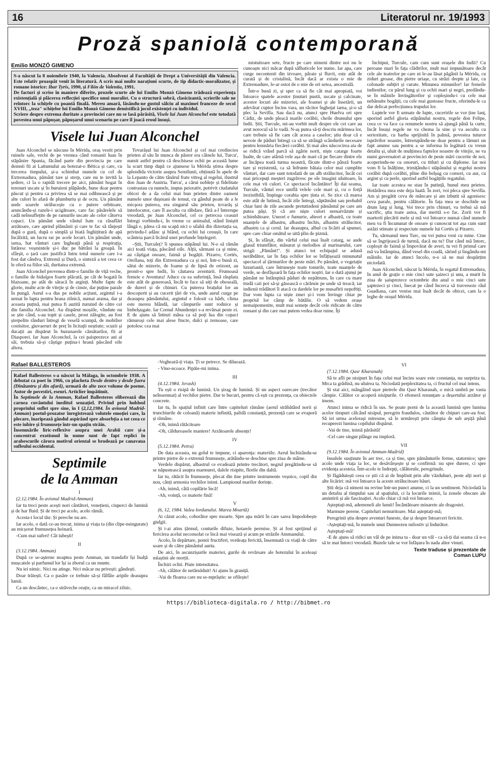16 Literatorul nr. 19/1993
Proză spaniolă contemporană
Emilio MONZÓ GIMENO
S-a născut la 8 noiembrie 1940, la Valencia. Absolvent al Facultății de Drept a Universității din Valencia. Este relativ proaspăt venit în literatură. A scris mai multe narațiuni scurte, de tip didactic-moralizator, și romane istorice: Ibar Tyris, 1990, și Filón de Valentia, 1991.
De facturi și scrise în maniere diferite, prozele scurte ale lui Emilio Monzò Gimeno trădează experiența existențială și plăcerea reflecției specifice unui moralist. Cu o structură sobră, clasicizantă, scrierile sale ne reîntorc la schițele cu poantă finală. Mereu amară, lăsându-ne gustul sălciu al maximei franceze de secol XVIII, „teza" schițelor lui Emilio Monzò Gimeno demistifică jocul existenței cu individul.
Scriere despre extrema duritate a provinciei care nu se lasă părăsită, Visele lui Juan Alconchel este totodată povestea unui păpușar, păpușarul unui scenariu pe care îl joacă eroul însuși.
Visele lui Juan Alconchel
Juan Alconchel se născuse în Mèrida, oraș vestit prin ruinele sale, vechi de pe vremea când romanii luau în stăpânire Spania, făcând parte din provincia pe care demnii fii ai Latiumului au botezat-o Bética și care, cu trecerea timpului, și-a schimbat numele cu cel de Extremadura, pământ tare și sterp, care nu te invită la ședere, ci la o rapidă trecere pe aici, pământ bogat în terenuri uscate și în buruieni plăpânde, bune doar pentru păscut și pentru ca privirea să se mai odihnească și pe alte culori în afară de plumburiu și de ocru. Un pământ unde soarele strălucește cu o putere orbitoare, aruncându-și razele-i ucigătoare, care fac păsărelele să cadă neînsuflețite de pe ramurile uscate ale celor câtorva copaci. Un pământ unde vântul bate cu răsuflări arzătoare, care aprind plămânii și care te fac să tânjești după o gură, după o simplă și biată înghițitură de apă încălzită, un lucru rar pe acele locuri. Un pământ unde, iarna, bat vânturi care îngheață până și respirația, întăresc veșmintele și-i duc pe bătrâni la groapă. În sfârșit, o țară care justifică întru totul numele care i-a fost dat cândva, Extremă și Dură, o sinteză a tot ceea ce le oferă ea fiilor săi, duritatea extremă.
Juan Alconchel provenea dintr-o familie de viță veche, o familie de hidalgos foarte plăcută, pe cât de bogată în blazoane, pe atât de săracă în arginți. Multe fapte de glorie, multe acte de vitejie și de cinste, dar puține parale în pungă. Aurul s-a dus pe nobile acțiuni, argintul i-a urmat în lupta pentru hrana zilnică, numai arama, dar și aceasta puțină, mai putea fi auzită zuruind de către cei din familia Alconchel. Au dispărut moșiile, vândute nu se știe când, s-au topit și casele, prost zălogite, au fost șterpelite rânduri întregi de veselă scumpă, de mobilier costisitor, giuvaeruri de preț în licitații neștiute; scuzii și ducații au dispărut în buzunarele cămătarilor, fii ai Diasporei. Iar Juan Alconchel, la cei paisprezece ani ai săi, trebuia să-și câștige puțina-i hrană păscând oile altora.
Tovarășul lui Juan Alconchel și cel mai credincios prieten al său în munca de păstor era câinele lui, Turcu', numit astfel pentru că deschisese ochii pe această lume la scurt timp după ce ajunsese la Mérida știrea despre splendida victorie asupra Semilunii, obținută în apele de la Lepanto de către tânărul frate vitreg al regelui, ilustrul don Juan de Austria. Turcu', a cărui noblețe și fidelitate contrastau cu numele, impus peiorativ, potrivit ciudatului obicei de a da celui mai bun prieten dintre oameni numele unor dușmani de temut, cu gândul poate de a le micșora puterea, era singurul său prieten, tovarăș și interlocutor, care îl asculta cu răbdare, fără a-l întrerupe vreodată, pe Juan Alconchel, cel ce petrecea ceasuri întregi vorbindu-i, în vreme ce animalul, stând liniștit lângă e, părea că nu scapă nici o silabă din dizertația sa, privindu-l adânc și blând, cu ochii lui cenușii, în care scânteia parcă licărul unei profunde înțelegeri.
–Știi, Turculeț? îi spunea stăpânul lui. N-o să rămân aici toată viața, păscând oile. Alții, sărmani ca și mine, au câștigat onoare, faimă și bogății. Pizarro, Cortés, Orellana, toți din Extremadura ca și noi, într-o bună zi, sătui de mizerie, de foame și de lipsă de orizont, au pronit-o spre Indii, în căutarea aventurii. Frumoasă femeie e Aventura! Aduce cu ea suferință, însă răsplata este atât de generoasă, încât te face să uiți de oboseală, de dureri și de chinuri. Cu puterea brațului lor au descoperit și au cucerit țări de vis, unde aurul curge pe deasupra pământului, argintul e folosit ca hârb, clima este mereu blândă, iar câmpurile sunt rodnice și îmbelșugate. Iar Cornul Abundenței s-a revărsat peste ei. E de ajuns să întinzi mâna ca să poți lua din copaci rămuroși cele mai alese fructe, dulci și zemoase, care potolesc cea mai
mistuitoare sete, fructe pe care nimeni dintre noi nu le cunoaște nici măcar după sălbaticele lor nume. Iar apa, care curge necontenit din izvoare, pâraie și fluvii, este atât de curată și de cristalină, încât dacă ar exista o mie de Extremadure, le-ar ostoi de o mie de ori setea, ancestrală.
Într-o bună zi, și sper ca să fie cât mai apropiată, voi întoarce spatele acestor ținuturi pustii, uscate și calcinate, acestor locuri ale mizeriei, ale foamei și ale însetării, un adevărat cuptor încins vara, un răcitor înghețat iarna, și-o să plec la Sevilla. Sau dacă nu, atunci spre Huelva ori spre Cádiz, de unde pleacă marile corăbii, cheile drumului spre Indii. Știi, Turcule, mi-au vorbit mult despre ele cei care au avut norocul să le vadă. N-aș putea să-ți descriu mărimea lor, care trebuie să fie cam cât aceea a caselor; știu doar că e nevoie de păduri întregi ca să se strângă scândurile necesare pentru lemnăria fiecărei corăbii. Și mai ales născocirea aia de se ridică vrând parcă să zgârie norii, niște catarge foarte înalte, de care atârnă vele așa de mari că pe fiecare dintre ele ar încăpea toată turma noastră, făcute dintr-o pânză foarte tare și rezistentă, ca să înfrunte bătaia celor mai cumplite vânturi, dar care sunt totodată de un alb strălucitor, încât cei mai pricepuți meșteri zugrăvesc pe ele imagini uluitoare, în cele mai vii culori. Ce spectacol încântător! Îți dai seama, Turcule, vântul rece umflă velele cele mari și, cu o forță irezistibilă, împinge corabia spre ținta ei. Se zice că marea este atât de întinsă, încât zile întregi, săptămâni sau probabil chiar luni de zile ascunde pretutindeni pământul pe care am putea păși. Și că are niște culori nemaivăzute și schimbătoare. Uneori e fumurie, alteori e albastră, cu toate nuanțele de albastru, albastru închis, albastru strălucitor, albastru ca și cerul. Iar deasupra, albul cu licării al spumei, spre care chiar omătul se uită plin de pizmă.
Și, în sfârșit, din vârful celui mai înalt catarg, se aude glasul triumfător, măsurat și melodios al marinarului, care strigă: „Pământ!". Și atunci tot echipajul se adună nerăbdător, iar în fața ochilor lor se înfățișează minunatul spectacol al țărmurilor de peste mări. Pe pământ, o vegetație luxuriantă, care întrunește toate tonurile, toate nuanțele de verde, se desfășoară în fața ochilor noștri. Iar o dată ajunși pe pământ ne întâmpină păduri de nepătruns, în care cu mare trudă caii pot să-și găsească o cărăruie pe unde să treacă; iar indienii trădători îi atacă cu dardele lor pe musafirii nepoftiți. Dar vom lupta ca niște zmei și-i vom învinge chiar pe propriul lor câmp de bătălie. O să vedem orașe nemaipomenite, mult mai semețe decât cele ridicate de către romani și din care mai putem vedea doar ruine. Îți
închipui, Turcule, cam cum sunt orașele din Indii? Cu peroane mari în fața clădirilor, mult mai impunătoare decât cele ale teatrelor pe care ni le-au lăsat păgânii la Mérida, cu ziduri groase, din pietre uriașe, cu străzi drepte și late, cu colonade subțiri și curate. Minunea minunilor! Iar femeile indienilor, cu părul lung și cu ochii mari și negri, predându-se în mâinile învingătorilor și copleșindu-i cu cele mai nebănuite bogății, cu cele mai gustoase fructe, oferindu-le ca dar delicat perfecțiunea trupului lor.
Luptele vor fi urmate de lupte, cuceririle se vor ține lanț, sporind astfel gloria stăpânului nostru, regele don Felipe, ceea ce va face ca renumele nostru să ajungă până la curte, încât însuși regele ne va chema la sine și va asculta cu seriozitate, cu barba sprijinită în palmă, povestea tuturor isprăvilor noastre, întrerupându-ne doar pentru a lămuri un fapt anume sau pentru a se informa în legătură cu vreun detaliu și, uluit de mulțimea faptelor noastre de vitejie, ne va numi guvernatori ai provinciei de peste mări cucerite de noi, acoperindu-ne cu onoruri, cu titluri și cu diplome. Iar noi vom fi la înălțime, trimițându-i stăpânului și regelui nostru corăbii după corăbii, pline din belșug cu comori, cu aur, cu argint și cu perle, sporind astfel bogățiile regatului.
Iar toate acestea ne stau în putință, bunul meu prieten. Hotărârea mea este deja luată. În zori, voi pleca spre Sevilla. Am și pregătit ceva de mâncare și am izbutit să agonisesc ceva parale, pentru călătorie. În fața mea se deschide un drum larg și lung. Voi trece prin chinuri, va trebui să mă sacrific, știu toate astea, dar merită s-o fac. Zorii vor fi martorii plecării mele și mă voi întoarce numai când numele meu va fi încununat de onoare și cunoscut tot așa cum sunt astăzi stimate și respectate numele lui Cortés și Pizarro.
Tu, sărmanul meu Turc, nu vei putea veni cu mine. Cine să se îngrijească de turmă, dacă nu tu? Dar când mă întorc, copleșit de faimă și împovărat de averi, tu vei fi primul care mă va întâmpina, dând vesel din coadă, sărind și lingându-mi mâinile. Iar de atunci încolo, n-o să ne mai despărțim niciodată.
Juan Alconchel, născut la Mérida, în regatul Extremadura, în anul de grație o mie cinci sute șaizeci și unu, a murit în ziua de șaisprezece octombrie din anul o mie cinci sute șaptezeci și cinci, înecat pe când încerca să traverseze râul Guadiana, care venise mai înalt decât de obicei, cam la o leghe de orașul Mérida.
Rafael BALLESTEROS
Rafael Ballesteros s-a născut la Málaga, în octombrie 1938. A debutat ca poet în 1966, cu placheta Desde dentro y desde fuera (Dinăuntru și din afară), urmată de alte zece volume de poeme. Autor de povestiri, eseuri. Articlier împătimit.
În Septimele de la Amman, Rafael Ballesteros eliberează din carnea cuvântului inedituI senzațiel. Privind prin hubloul propriului suflet spre sine, în I (2,12,1984. În avionul Madrid-Amman) poetul-prozator înregistrează volutele emoției care, la plecare, înaripează gândul aspirând spre absorbția a tot ceea ce este iubire și frumusețe într-un spațiu străin.
Însemnările liric-reflexive asupra unei Arabii care și-a concentrat exotismul în nume sunt de fapt replici în arabescurile cărora motivul oriental se brodează pe canavaua sufleului occidental.
Septimile
de la Amman
I
(2.12.1984. În avionul Madrid-Amman)
Iar tu treci peste acești nori cântători, venețieni, ciuperci de lumină și de har fluid. Și de treci pe acolo, acolo rămâi.
Acesta-i locul tău: Și pereche nu are.
Iar acolo, o dată ce-au trecut, inima și viața ta (din clipe-nsingurate) au micșorat frumusețea hoinară.
-Cum mai suferi! Cât iubești!
II
(3.12.1984. Amman)
După ce se-așterne noaptea peste Amman, un trandafir își înalță mușcatele și parfumul lor își ia zborul ca un munte.
Nu iei nimic. Nici nu atinge. Nici măcar nu privești: gândești.
Doar trăiești. Ca o pasăre ce trebuie să-și fâlfâie aripile deasupra lumii.
Ca un descântec, ca o străveche orație, ca un miracol zilnic.
-Veghează-ți viața. Ți se petrece. Se diluează.
- Vino-ncoace. Pipăie-mi inima.
III
(4.12.1984. Jerash)
Tu ești o risipă de lumină. Un șirag de lumină. Și un aspect oarecare (trecător neînsemnat) al vechilor pietre. Dar te bucuri, pentru că ești cu prezența, cu obiectele concrete.
Iar tu, în spațiul infinit care între capiteluri rămâne (aerul străbătând norii și trunchiurile de coloană) materie infinită, palidă constanță, prezență care se evaporă și rămâne.
-Oh, inimă rătăcitoare
-Oh, călduroasele maniere! Arzătoarele absențe!
IV
(5.12.1984. Petra)
De data aceasta, nu golul te impune, ci aparența: materiile. Aerul închizându-se printre pietre de o extremă frumusețe, arătându-se deschise spre ziua de mâine.
Verdele dispărut, albastrul ce evadează printre trecători, negrul pregătindu-se să se năpustească asupra marmurei, dalele risipite, florile din daltă.
Iar tu, rătăcit în frumusețe, plecat din tine printre instrumente veșnice, copil din nou, cânți armonia vechilor inimi. Lampionul marilor dorințe.
-Ah, inimă, câtă copilărie încă!
-Ah, voință, ce materie fină!
V
(6, 12, 1984. Valea Iordanului. Marea Moartă)
Ai căzut acolo, coborâtor spre moarte. Spre apa mării în care sarea împodobește giulgii.
Și i-ai atins țărmul, conturile difuze, hotarele permise. Și ai fost sprijinul și fericirea acelui neconsolat ce încă mai visează și acum pe străzile Ammanului.
Acolo, în depărtare, pomii fructiferi, verdeața fericită, însemnată cu viață de către soare și de către pământul auriu.
De aici, în ascunzișurile materiei, gurile de revărsare ale botezului în aceleași mlaștini ale morții.
Închizi ochii. Piuie intensitatea.
-Ah, călător de netămăduit! Ai ajuns în graniță.
-Vai de floarea care nu se-mprăștie: se ofilește!
VI
(7.12.1984. Qasr Kharanah)
Să te afli pe nisipuri în fața celui mai încins soare este constanța, nu surpriza ta. Mica ta grădină, nu uluirea ta. Niciodată perplexitatea ta, ci fructul cel mai intens.
Și stai aici, mângâind ușor pietrele din Qasr Kharanah, o mică umbră pe vasta câmpie. Călător ce acoperă nisipurile. O efemeră renunțare a deșertului arzător și imens.
Atunci inima se ridică în sus. Se poate porni de la această lumină spre lumina acelor timpuri călcând nisipul, peregrin fraudulos, căutător de chipuri care-au fost. Să iei urma acelorași miresme, să le urmărești prin câmpia de sub arșiță până recuperezi lumina copilului dispărut.
-Vai de tine, inimă părăsită!
-Cel care singur plânge nu imploră.
VII
(9.12.1984. În avionul Amman-Madrid)
Insulele susținute în aer trec, ca și tine, spre pământurile ferme, statornice; spre acolo unde viața ia loc, se desăvârșește și se confirmă: nu spre durere, ci spre evidența acesteia. Într-acolo te îndrepți, călătorule, peregrinule.
Și făgăduiești ceea ce știi că ai de împlinit prin alte văzduhuri, peste alți nori și alte licăriri: mă voi întoarce la aceste strălucitoare hăuri.
Știi deja că nimeni nu revine într-un punct anume, ci la un sentiment. Niciodată la un detaliu al timpului sau al spațiului, ci la locurile inimii, la zonele obscure ale amintirii și ale fascinației. Acolo chiar că mă voi întoarce.
Așteptați-mă, ademeneli ale lumii! Încântătoare minarete ale dragostei.
Marmure perene. Capiteluri nemuritoare. Mai așteptați-mă;
Peregrinii știu despre aventuri funeste, dar și despre întoarceri fericite.
-Așteptați-mă, în numele unui Dumnezeu milostiv și îndurător.
Așteptați-mă!
-E de ajuns să ridici un văl de pe inima ta - doar un văl - ca să-ți dai seama că n-o să te mai întorci vreodată. Buzele tale se vor înfășura în nada altor vinuri.
Texte traduse și prezentate de
Coman LUPU
https://biblioteca-digitala.ro / http://bibmet.ro